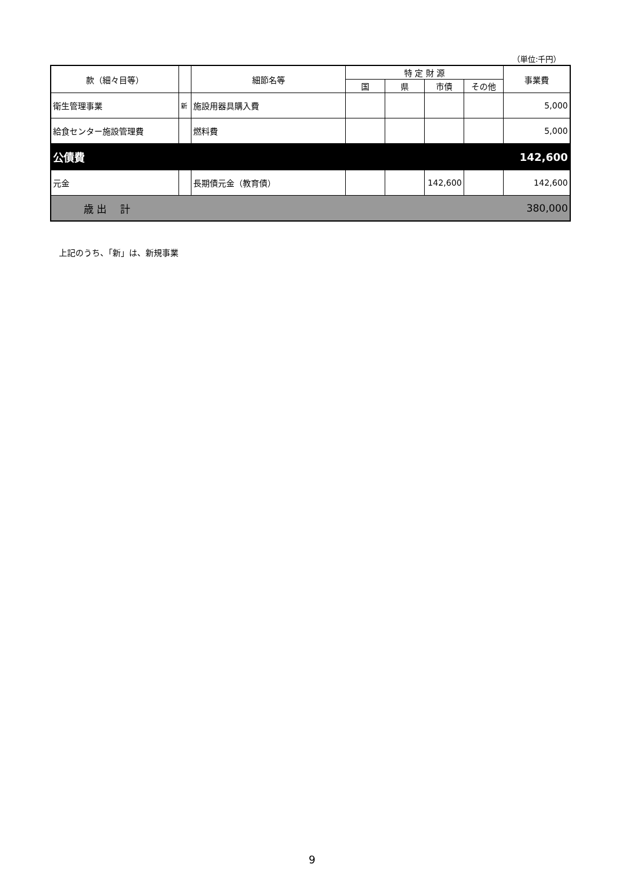（単位:千円）
| 款（細々目等） | | 細節名等 | 特 定 財 源 | | | | 事業費 |
| --- | --- | --- | --- | --- | --- | --- | --- |
| | | | 国 | 県 | 市債 | その他 | |
| 衛生管理事業 | 新 | 施設用器具購入費 | | | | | 5,000 |
| 給食センター施設管理費 | | 燃料費 | | | | | 5,000 |
| 公債費 | | | | | | | 142,600 |
| 元金 | | 長期債元金（教育債） | | | 142,600 | | 142,600 |
| 歳 出 計 | | | | | | | 380,000 |
上記のうち、「新」は、新規事業
9